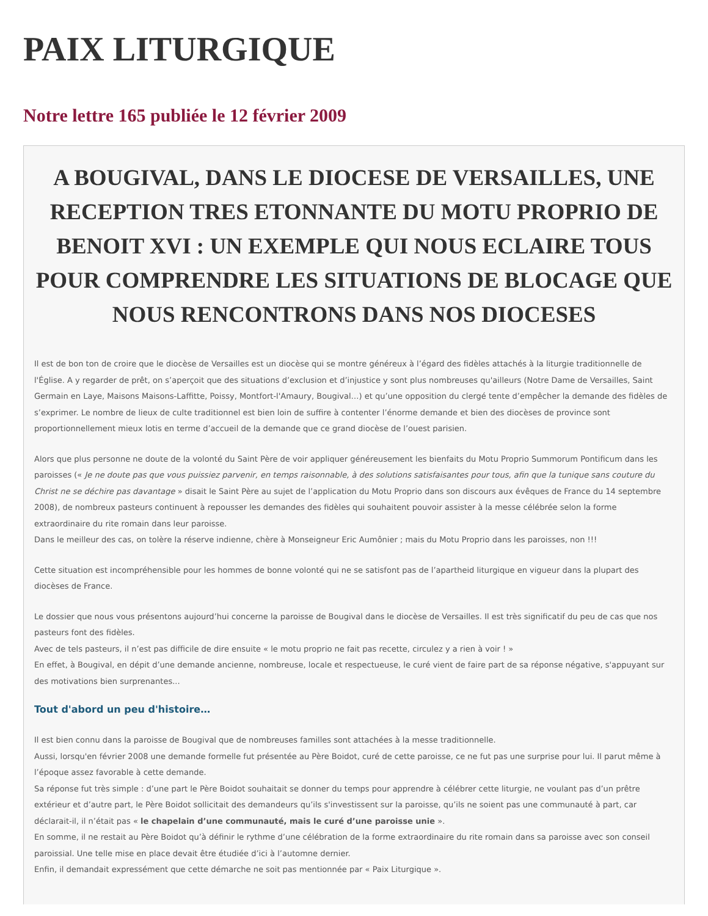PAIX LITURGIQUE
Notre lettre 165 publiée le 12 février 2009
A BOUGIVAL, DANS LE DIOCESE DE VERSAILLES, UNE RECEPTION TRES ETONNANTE DU MOTU PROPRIO DE BENOIT XVI : UN EXEMPLE QUI NOUS ECLAIRE TOUS POUR COMPRENDRE LES SITUATIONS DE BLOCAGE QUE NOUS RENCONTRONS DANS NOS DIOCESES
Il est de bon ton de croire que le diocèse de Versailles est un diocèse qui se montre généreux à l’égard des fidèles attachés à la liturgie traditionnelle de l'Église. A y regarder de prêt, on s’aperçoit que des situations d’exclusion et d’injustice y sont plus nombreuses qu'ailleurs (Notre Dame de Versailles, Saint Germain en Laye, Maisons Maisons-Laffitte, Poissy, Montfort-l'Amaury, Bougival…) et qu’une opposition du clergé tente d’empêcher la demande des fidèles de s’exprimer. Le nombre de lieux de culte traditionnel est bien loin de suffire à contenter l’énorme demande et bien des diocèses de province sont proportionnellement mieux lotis en terme d’accueil de la demande que ce grand diocèse de l’ouest parisien.
Alors que plus personne ne doute de la volonté du Saint Père de voir appliquer généreusement les bienfaits du Motu Proprio Summorum Pontificum dans les paroisses (« Je ne doute pas que vous puissiez parvenir, en temps raisonnable, à des solutions satisfaisantes pour tous, afin que la tunique sans couture du Christ ne se déchire pas davantage » disait le Saint Père au sujet de l’application du Motu Proprio dans son discours aux évêques de France du 14 septembre 2008), de nombreux pasteurs continuent à repousser les demandes des fidèles qui souhaitent pouvoir assister à la messe célébrée selon la forme extraordinaire du rite romain dans leur paroisse.
Dans le meilleur des cas, on tolère la réserve indienne, chère à Monseigneur Eric Aumônier ; mais du Motu Proprio dans les paroisses, non !!!
Cette situation est incompréhensible pour les hommes de bonne volonté qui ne se satisfont pas de l’apartheid liturgique en vigueur dans la plupart des diocèses de France.
Le dossier que nous vous présentons aujourd’hui concerne la paroisse de Bougival dans le diocèse de Versailles. Il est très significatif du peu de cas que nos pasteurs font des fidèles.
Avec de tels pasteurs, il n’est pas difficile de dire ensuite « le motu proprio ne fait pas recette, circulez y a rien à voir ! »
En effet, à Bougival, en dépit d’une demande ancienne, nombreuse, locale et respectueuse, le curé vient de faire part de sa réponse négative, s'appuyant sur des motivations bien surprenantes...
Tout d'abord un peu d'histoire…
Il est bien connu dans la paroisse de Bougival que de nombreuses familles sont attachées à la messe traditionnelle.
Aussi, lorsqu'en février 2008 une demande formelle fut présentée au Père Boidot, curé de cette paroisse, ce ne fut pas une surprise pour lui. Il parut même à l’époque assez favorable à cette demande.
Sa réponse fut très simple : d’une part le Père Boidot souhaitait se donner du temps pour apprendre à célébrer cette liturgie, ne voulant pas d’un prêtre extérieur et d’autre part, le Père Boidot sollicitait des demandeurs qu’ils s'investissent sur la paroisse, qu’ils ne soient pas une communauté à part, car déclarait-il, il n’était pas « le chapelain d’une communauté, mais le curé d’une paroisse unie ».
En somme, il ne restait au Père Boidot qu’à définir le rythme d’une célébration de la forme extraordinaire du rite romain dans sa paroisse avec son conseil paroissial. Une telle mise en place devait être étudiée d’ici à l’automne dernier.
Enfin, il demandait expressément que cette démarche ne soit pas mentionnée par « Paix Liturgique ».